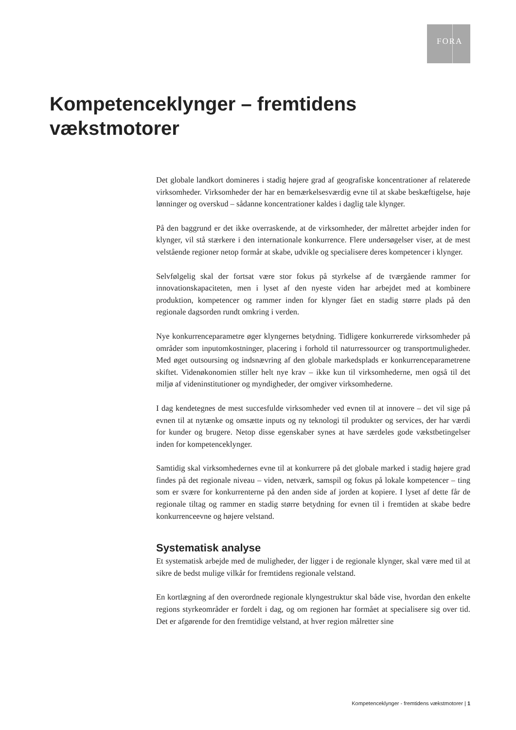FORA
Kompetenceklynger – fremtidens
vækstmotorer
Det globale landkort domineres i stadig højere grad af geografiske koncentrationer af relaterede virksomheder. Virksomheder der har en bemærkelsesværdig evne til at skabe beskæftigelse, høje lønninger og overskud – sådanne koncentrationer kaldes i daglig tale klynger.
På den baggrund er det ikke overraskende, at de virksomheder, der målrettet arbejder inden for klynger, vil stå stærkere i den internationale konkurrence. Flere undersøgelser viser, at de mest velstående regioner netop formår at skabe, udvikle og specialisere deres kompetencer i klynger.
Selvfølgelig skal der fortsat være stor fokus på styrkelse af de tværgående rammer for innovationskapaciteten, men i lyset af den nyeste viden har arbejdet med at kombinere produktion, kompetencer og rammer inden for klynger fået en stadig større plads på den regionale dagsorden rundt omkring i verden.
Nye konkurrenceparametre øger klyngernes betydning. Tidligere konkurrerede virksomheder på områder som inputomkostninger, placering i forhold til naturressourcer og transportmuligheder. Med øget outsoursing og indsnævring af den globale markedsplads er konkurrenceparametrene skiftet. Videnøkonomien stiller helt nye krav – ikke kun til virksomhederne, men også til det miljø af videninstitutioner og myndigheder, der omgiver virksomhederne.
I dag kendetegnes de mest succesfulde virksomheder ved evnen til at innovere – det vil sige på evnen til at nytænke og omsætte inputs og ny teknologi til produkter og services, der har værdi for kunder og brugere. Netop disse egenskaber synes at have særdeles gode vækstbetingelser inden for kompetenceklynger.
Samtidig skal virksomhedernes evne til at konkurrere på det globale marked i stadig højere grad findes på det regionale niveau – viden, netværk, samspil og fokus på lokale kompetencer – ting som er svære for konkurrenterne på den anden side af jorden at kopiere. I lyset af dette får de regionale tiltag og rammer en stadig større betydning for evnen til i fremtiden at skabe bedre konkurrenceevne og højere velstand.
Systematisk analyse
Et systematisk arbejde med de muligheder, der ligger i de regionale klynger, skal være med til at sikre de bedst mulige vilkår for fremtidens regionale velstand.
En kortlægning af den overordnede regionale klyngestruktur skal både vise, hvordan den enkelte regions styrkeområder er fordelt i dag, og om regionen har formået at specialisere sig over tid. Det er afgørende for den fremtidige velstand, at hver region målretter sine
Kompetenceklynger - fremtidens vækstmotorer | 1